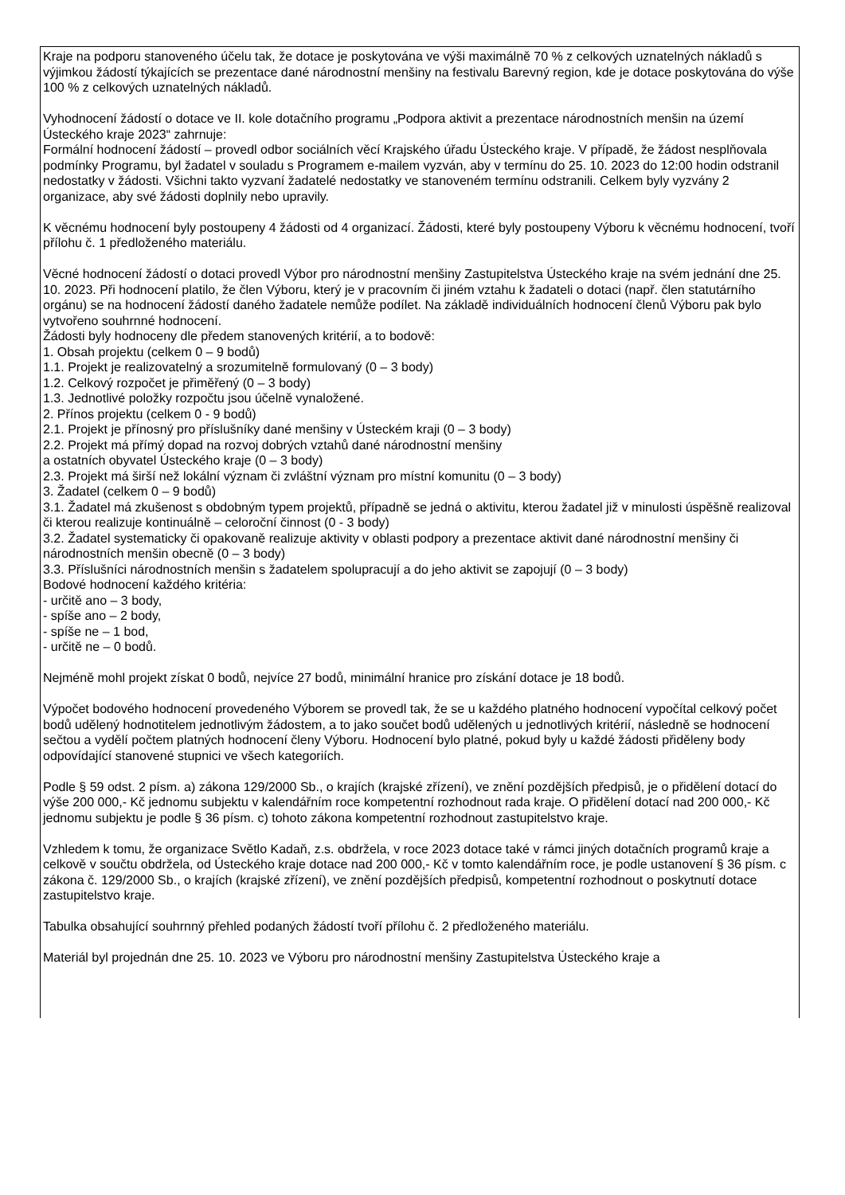Kraje na podporu stanoveného účelu tak, že dotace je poskytována ve výši maximálně 70 % z celkových uznatelných nákladů s výjimkou žádostí týkajících se prezentace dané národnostní menšiny na festivalu Barevný region, kde je dotace poskytována do výše 100 % z celkových uznatelných nákladů.
Vyhodnocení žádostí o dotace ve II. kole dotačního programu „Podpora aktivit a prezentace národnostních menšin na území Ústeckého kraje 2023“ zahrnuje:
Formální hodnocení žádostí – provedl odbor sociálních věcí Krajského úřadu Ústeckého kraje. V případě, že žádost nesplňovala podmínky Programu, byl žadatel v souladu s Programem e-mailem vyzván, aby v termínu do 25. 10. 2023 do 12:00 hodin odstranil nedostatky v žádosti. Všichni takto vyzvaní žadatelé nedostatky ve stanoveném termínu odstranili. Celkem byly vyzvány 2 organizace, aby své žádosti doplnily nebo upravily.
K věcnému hodnocení byly postoupeny 4 žádosti od 4 organizací. Žádosti, které byly postoupeny Výboru k věcnému hodnocení, tvoří přílohu č. 1 předloženého materiálu.
Věcné hodnocení žádostí o dotaci provedl Výbor pro národnostní menšiny Zastupitelstva Ústeckého kraje na svém jednání dne 25. 10. 2023. Při hodnocení platilo, že člen Výboru, který je v pracovním či jiném vztahu k žadateli o dotaci (např. člen statutárního orgánu) se na hodnocení žádostí daného žadatele nemůže podílet. Na základě individuálních hodnocení členů Výboru pak bylo vytvořeno souhrnné hodnocení.
Žádosti byly hodnoceny dle předem stanovených kritérií, a to bodově:
1. Obsah projektu (celkem 0 – 9 bodů)
1.1. Projekt je realizovatelný a srozumitelně formulovaný (0 – 3 body)
1.2. Celkový rozpočet je přiměřený (0 – 3 body)
1.3. Jednotlivé položky rozpočtu jsou účelně vynaložené.
2. Přínos projektu (celkem 0 - 9 bodů)
2.1. Projekt je přínosný pro příslušníky dané menšiny v Ústeckém kraji (0 – 3 body)
2.2. Projekt má přímý dopad na rozvoj dobrých vztahů dané národnostní menšiny
a ostatních obyvatel Ústeckého kraje (0 – 3 body)
2.3. Projekt má širší než lokální význam či zvláštní význam pro místní komunitu (0 – 3 body)
3. Žadatel (celkem 0 – 9 bodů)
3.1. Žadatel má zkušenost s obdobným typem projektů, případně se jedná o aktivitu, kterou žadatel již v minulosti úspěšně realizoval či kterou realizuje kontinuálně – celoroční činnost (0 - 3 body)
3.2. Žadatel systematicky či opakovaně realizuje aktivity v oblasti podpory a prezentace aktivit dané národnostní menšiny či národnostních menšin obecně (0 – 3 body)
3.3. Příslušníci národnostních menšin s žadatelem spolupracují a do jeho aktivit se zapojují (0 – 3 body)
Bodové hodnocení každého kritéria:
- určitě ano – 3 body,
- spíše ano – 2 body,
- spíše ne – 1 bod,
- určitě ne – 0 bodů.
Nejméně mohl projekt získat 0 bodů, nejvíce 27 bodů, minimální hranice pro získání dotace je 18 bodů.
Výpočet bodového hodnocení provedeného Výborem se provedl tak, že se u každého platného hodnocení vypočítal celkový počet bodů udělený hodnotitelem jednotlivým žádostem, a to jako součet bodů udělených u jednotlivých kritérií, následně se hodnocení sečtou a vydělí počtem platných hodnocení členy Výboru. Hodnocení bylo platné, pokud byly u každé žádosti přiděleny body odpovídající stanovené stupnici ve všech kategoriích.
Podle § 59 odst. 2 písm. a) zákona 129/2000 Sb., o krajích (krajské zřízení), ve znění pozdějších předpisů, je o přidělení dotací do výše 200 000,- Kč jednomu subjektu v kalendářním roce kompetentní rozhodnout rada kraje. O přidělení dotací nad 200 000,- Kč jednomu subjektu je podle § 36 písm. c) tohoto zákona kompetentní rozhodnout zastupitelstvo kraje.
Vzhledem k tomu, že organizace Světlo Kadaň, z.s. obdržela, v roce 2023 dotace také v rámci jiných dotačních programů kraje a celkově v součtu obdržela, od Ústeckého kraje dotace nad 200 000,- Kč v tomto kalendářním roce, je podle ustanovení § 36 písm. c zákona č. 129/2000 Sb., o krajích (krajské zřízení), ve znění pozdějších předpisů, kompetentní rozhodnout o poskytnutí dotace zastupitelstvo kraje.
Tabulka obsahující souhrnný přehled podaných žádostí tvoří přílohu č. 2 předloženého materiálu.
Materiál byl projednán dne 25. 10. 2023 ve Výboru pro národnostní menšiny Zastupitelstva Ústeckého kraje a